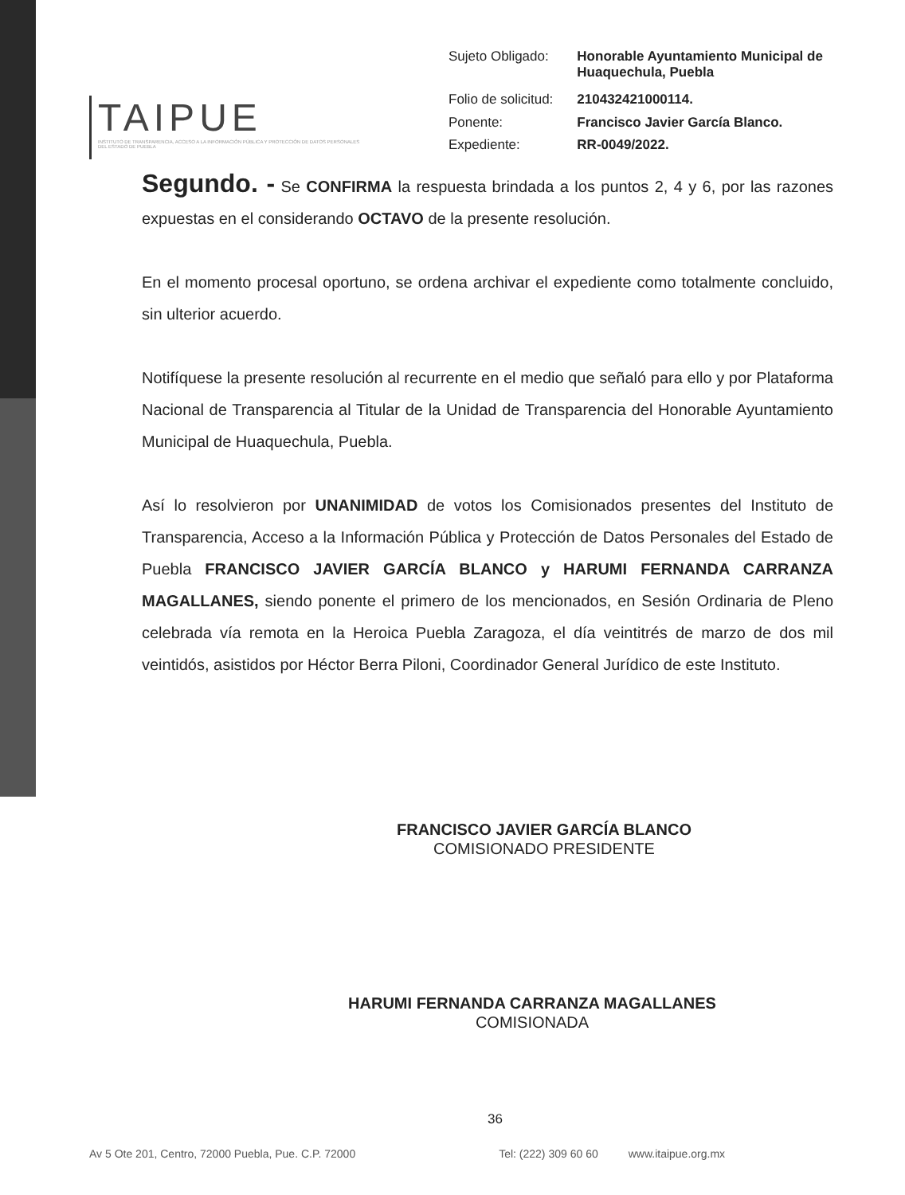TAIPUE
INSTITUTO DE TRANSPARENCIA, ACCESO A LA INFORMACIÓN PÚBLICA Y PROTECCIÓN DE DATOS PERSONALES DEL ESTADO DE PUEBLA
| Sujeto Obligado: | Honorable Ayuntamiento Municipal de Huaquechula, Puebla |
| Folio de solicitud: | 210432421000114. |
| Ponente: | Francisco Javier García Blanco. |
| Expediente: | RR-0049/2022. |
Segundo. - Se CONFIRMA la respuesta brindada a los puntos 2, 4 y 6, por las razones expuestas en el considerando OCTAVO de la presente resolución.
En el momento procesal oportuno, se ordena archivar el expediente como totalmente concluido, sin ulterior acuerdo.
Notifíquese la presente resolución al recurrente en el medio que señaló para ello y por Plataforma Nacional de Transparencia al Titular de la Unidad de Transparencia del Honorable Ayuntamiento Municipal de Huaquechula, Puebla.
Así lo resolvieron por UNANIMIDAD de votos los Comisionados presentes del Instituto de Transparencia, Acceso a la Información Pública y Protección de Datos Personales del Estado de Puebla FRANCISCO JAVIER GARCÍA BLANCO y HARUMI FERNANDA CARRANZA MAGALLANES, siendo ponente el primero de los mencionados, en Sesión Ordinaria de Pleno celebrada vía remota en la Heroica Puebla Zaragoza, el día veintitrés de marzo de dos mil veintidós, asistidos por Héctor Berra Piloni, Coordinador General Jurídico de este Instituto.
FRANCISCO JAVIER GARCÍA BLANCO
COMISIONADO PRESIDENTE
HARUMI FERNANDA CARRANZA MAGALLANES
COMISIONADA
36
Av 5 Ote 201, Centro, 72000 Puebla, Pue. C.P. 72000 Tel: (222) 309 60 60 www.itaipue.org.mx